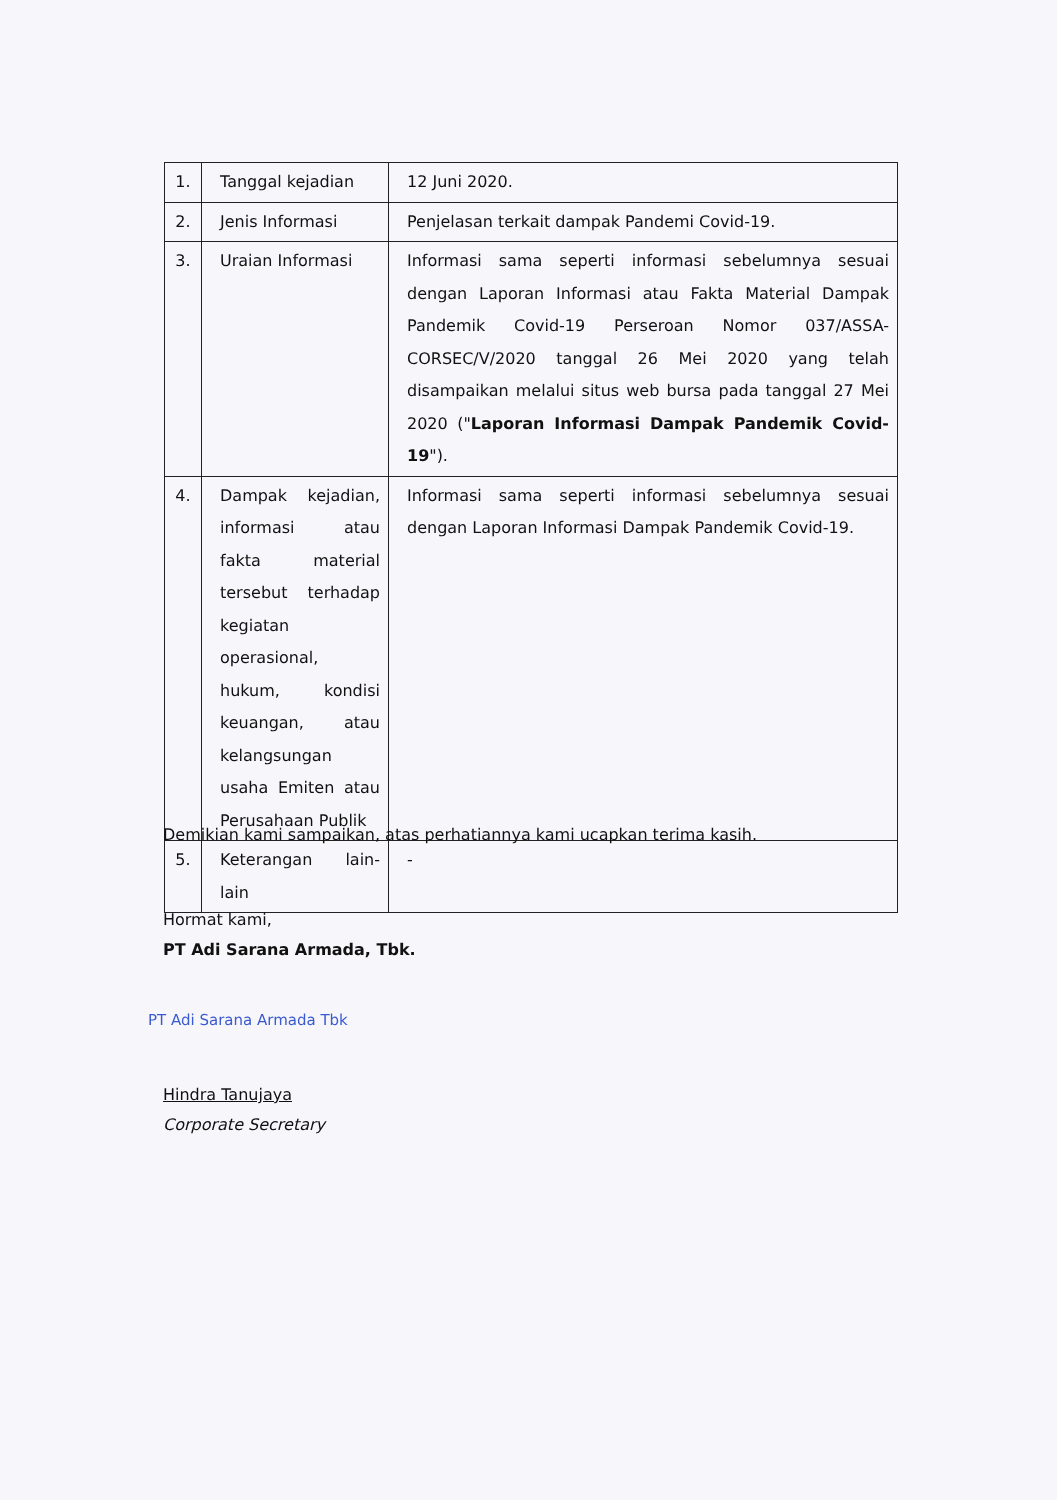| 1. | Tanggal kejadian | 12 Juni 2020. |
| 2. | Jenis Informasi | Penjelasan terkait dampak Pandemi Covid-19. |
| 3. | Uraian Informasi | Informasi sama seperti informasi sebelumnya sesuai dengan Laporan Informasi atau Fakta Material Dampak Pandemik Covid-19 Perseroan Nomor 037/ASSA-CORSEC/V/2020 tanggal 26 Mei 2020 yang telah disampaikan melalui situs web bursa pada tanggal 27 Mei 2020 (" Laporan Informasi Dampak Pandemik Covid-19 "). |
| 4. | Dampak kejadian, informasi atau fakta material tersebut terhadap kegiatan operasional, hukum, kondisi keuangan, atau kelangsungan usaha Emiten atau Perusahaan Publik | Informasi sama seperti informasi sebelumnya sesuai dengan Laporan Informasi Dampak Pandemik Covid-19. |
| 5. | Keterangan lain-lain | - |
Demikian kami sampaikan, atas perhatiannya kami ucapkan terima kasih.
Hormat kami,
PT Adi Sarana Armada, Tbk.
PT Adi Sarana Armada Tbk
Hindra Tanujaya
Corporate Secretary